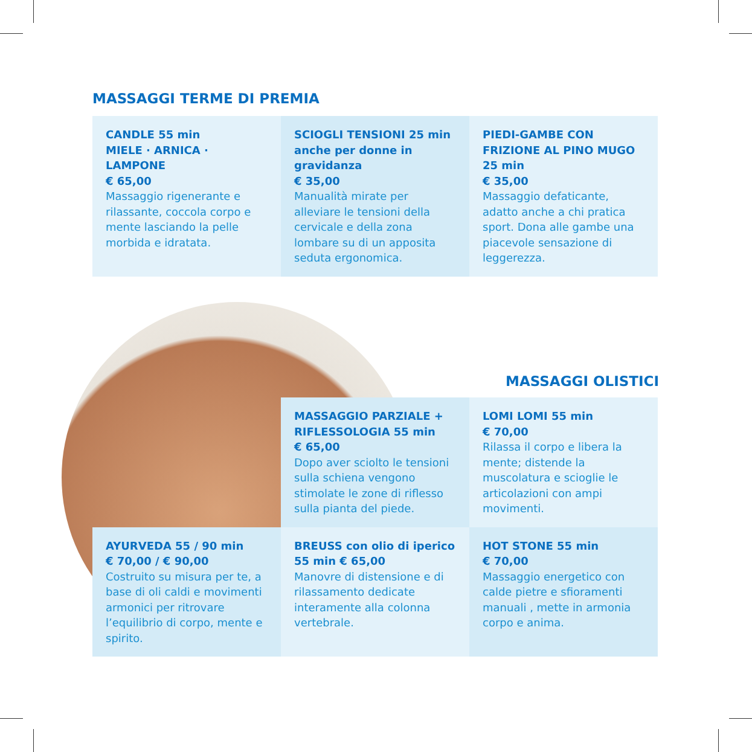MASSAGGI TERME DI PREMIA
CANDLE 55 min
MIELE · ARNICA · LAMPONE
€ 65,00
Massaggio rigenerante e rilassante, coccola corpo e mente lasciando la pelle morbida e idratata.
SCIOGLI TENSIONI 25 min anche per donne in gravidanza
€ 35,00
Manualità mirate per alleviare le tensioni della cervicale e della zona lombare su di un apposita seduta ergonomica.
PIEDI-GAMBE CON FRIZIONE AL PINO MUGO 25 min
€ 35,00
Massaggio defaticante, adatto anche a chi pratica sport. Dona alle gambe una piacevole sensazione di leggerezza.
MASSAGGI OLISTICI
MASSAGGIO PARZIALE + RIFLESSOLOGIA 55 min
€ 65,00
Dopo aver sciolto le tensioni sulla schiena vengono stimolate le zone di riflesso sulla pianta del piede.
LOMI LOMI 55 min
€ 70,00
Rilassa il corpo e libera la mente; distende la muscolatura e scioglie le articolazioni con ampi movimenti.
AYURVEDA 55 / 90 min
€ 70,00 / € 90,00
Costruito su misura per te, a base di oli caldi e movimenti armonici per ritrovare l’equilibrio di corpo, mente e spirito.
BREUSS con olio di iperico 55 min € 65,00
Manovre di distensione e di rilassamento dedicate interamente alla colonna vertebrale.
HOT STONE 55 min
€ 70,00
Massaggio energetico con calde pietre e sfioramenti manuali , mette in armonia corpo e anima.